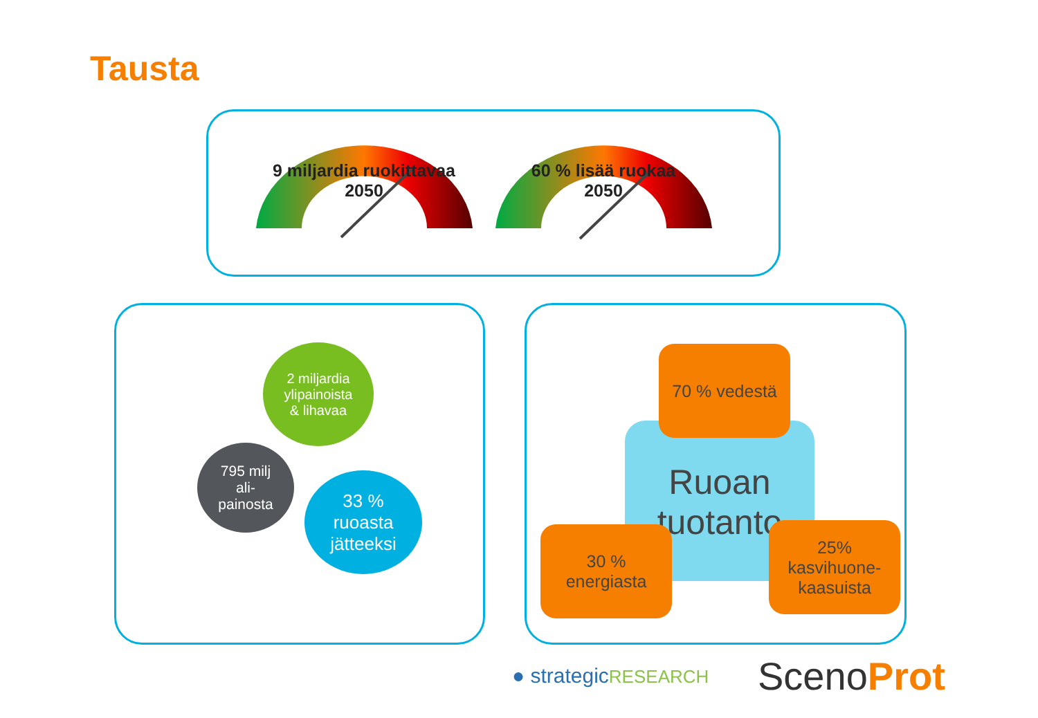Tausta
9 miljardia ruokittavaa
2050
60 % lisää ruokaa
2050
2 miljardia
ylipainoista
& lihavaa
795 milj
ali-
painosta
33 %
ruoasta
jätteeksi
Ruoan tuotanto
70 % vedestä
30 %
energiasta
25%
kasvihuone-
kaasuista
● strategicRESEARCH ScenoProt